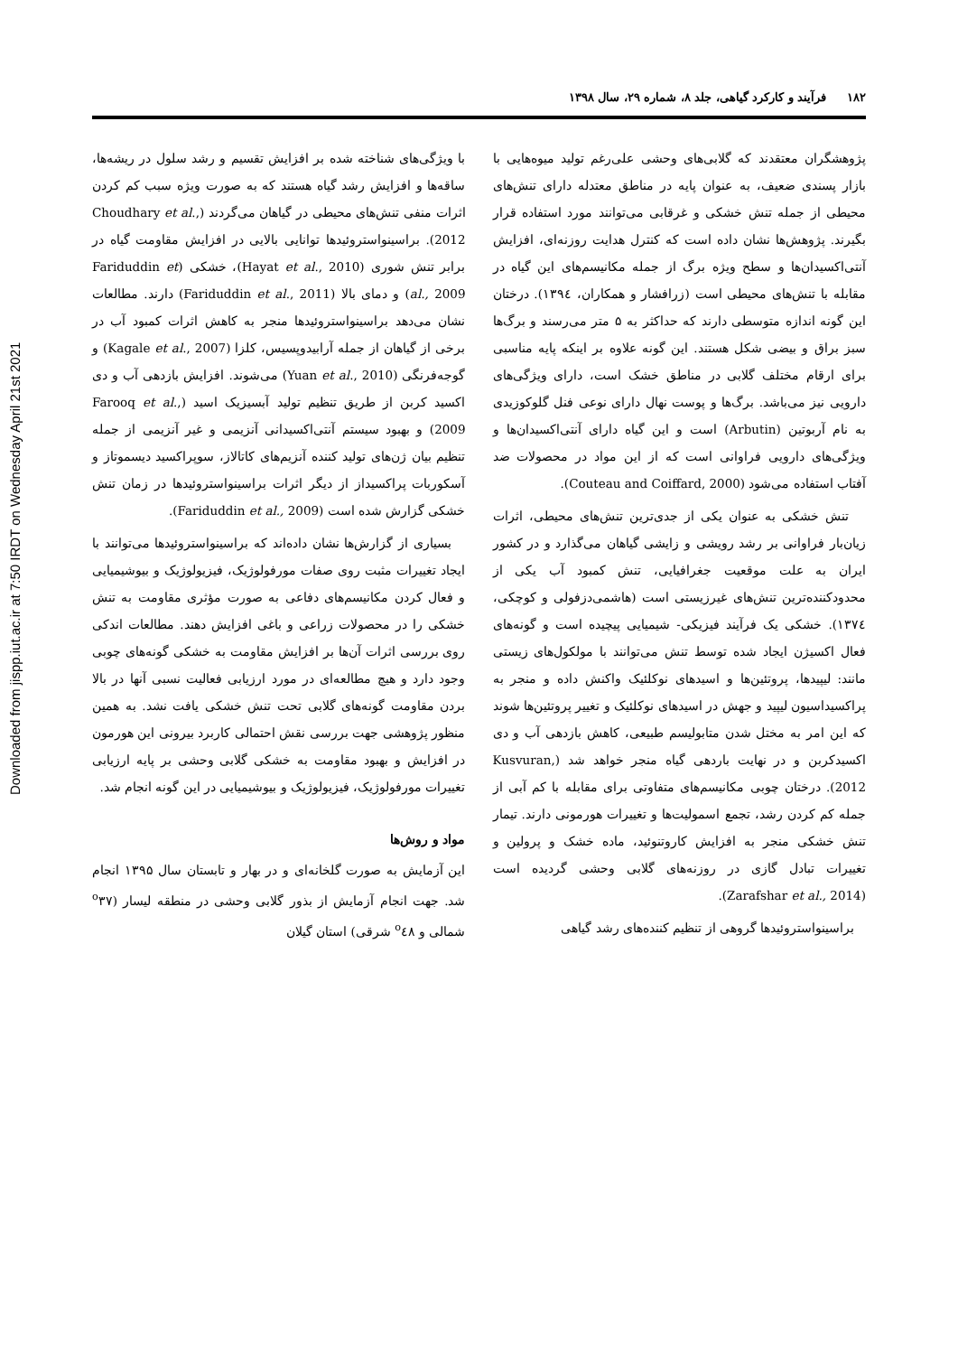Downloaded from jispp.iut.ac.ir at 7:50 IRDT on Wednesday April 21st 2021
۱۸۲ فرآیند و کارکرد گیاهی، جلد ۸، شماره ۲۹، سال ۱۳۹۸
پژوهشگران معتقدند که گلابی‌های وحشی علی‌رغم تولید میوه‌هایی با بازار پسندی ضعیف، به عنوان پایه در مناطق معتدله دارای تنش‌های محیطی از جمله تنش خشکی و غرقابی می‌توانند مورد استفاده قرار بگیرند. پژوهش‌ها نشان داده است که کنترل هدایت روزنه‌ای، افزایش آنتی‌اکسیدان‌ها و سطح ویژه برگ از جمله مکانیسم‌های این گیاه در مقابله با تنش‌های محیطی است (زرافشار و همکاران، ۱۳۹٤). درختان این گونه اندازه متوسطی دارند که حداکثر به ۵ متر می‌رسند و برگ‌ها سبز براق و بیضی شکل هستند. این گونه علاوه بر اینکه پایه مناسبی برای ارقام مختلف گلابی در مناطق خشک است، دارای ویژگی‌های دارویی نیز می‌باشد. برگ‌ها و پوست نهال دارای نوعی فنل گلوکوزیدی به نام آربوتین (Arbutin) است و این گیاه دارای آنتی‌اکسیدان‌ها و ویژگی‌های دارویی فراوانی است که از این مواد در محصولات ضد آفتاب استفاده می‌شود (Couteau and Coiffard, 2000).
تنش خشکی به عنوان یکی از جدی‌ترین تنش‌های محیطی، اثرات زیان‌بار فراوانی بر رشد رویشی و زایشی گیاهان می‌گذارد و در کشور ایران به علت موقعیت جغرافیایی، تنش کمبود آب یکی از محدودکننده‌ترین تنش‌های غیرزیستی است (هاشمی‌دزفولی و کوچکی، ۱۳۷٤). خشکی یک فرآیند فیزیکی- شیمیایی پیچیده است و گونه‌های فعال اکسیژن ایجاد شده توسط تنش می‌توانند با مولکول‌های زیستی مانند: لیپیدها، پروتئین‌ها و اسیدهای نوکلئیک واکنش داده و منجر به پراکسیداسیون لیپید و جهش در اسیدهای نوکلئیک و تغییر پروتئین‌ها شوند که این امر به مختل شدن متابولیسم طبیعی، کاهش بازدهی آب و دی اکسیدکربن و در نهایت باردهی گیاه منجر خواهد شد (Kusvuran, 2012). درختان چوبی مکانیسم‌های متفاوتی برای مقابله با کم آبی از جمله کم کردن رشد، تجمع اسمولیت‌ها و تغییرات هورمونی دارند. تیمار تنش خشکی منجر به افزایش کاروتنوئید، ماده خشک و پرولین و تغییرات تبادل گازی در روزنه‌های گلابی وحشی گردیده است (Zarafshar et al., 2014).
براسینواستروئیدها گروهی از تنظیم کننده‌های رشد گیاهی
با ویژگی‌های شناخته شده بر افزایش تقسیم و رشد سلول در ریشه‌ها، ساقه‌ها و افزایش رشد گیاه هستند که به صورت ویژه سبب کم کردن اثرات منفی تنش‌های محیطی در گیاهان می‌گردند (Choudhary et al., 2012). براسینواستروئیدها توانایی بالایی در افزایش مقاومت گیاه در برابر تنش شوری (Hayat et al., 2010)، خشکی (Fariduddin et al., 2009) و دمای بالا (Fariduddin et al., 2011) دارند. مطالعات نشان می‌دهد براسینواستروئیدها منجر به کاهش اثرات کمبود آب در برخی از گیاهان از جمله آرابیدوپسیس، کلزا (Kagale et al., 2007) و گوجه‌فرنگی (Yuan et al., 2010) می‌شوند. افزایش بازدهی آب و دی اکسید کربن از طریق تنظیم تولید آبسیزیک اسید (Farooq et al., 2009) و بهبود سیستم آنتی‌اکسیدانی آنزیمی و غیر آنزیمی از جمله تنظیم بیان ژن‌های تولید کننده آنزیم‌های کاتالاز، سوپراکسید دیسموتاز و آسکوربات پراکسیداز از دیگر اثرات براسینواستروئیدها در زمان تنش خشکی گزارش شده است (Fariduddin et al., 2009).
بسیاری از گزارش‌ها نشان داده‌اند که براسینواستروئیدها می‌توانند با ایجاد تغییرات مثبت روی صفات مورفولوژیک، فیزیولوژیک و بیوشیمیایی و فعال کردن مکانیسم‌های دفاعی به صورت مؤثری مقاومت به تنش خشکی را در محصولات زراعی و باغی افزایش دهند. مطالعات اندکی روی بررسی اثرات آن‌ها بر افزایش مقاومت به خشکی گونه‌های چوبی وجود دارد و هیچ مطالعه‌ای در مورد ارزیابی فعالیت نسبی آنها در بالا بردن مقاومت گونه‌های گلابی تحت تنش خشکی یافت نشد. به همین منظور پژوهشی جهت بررسی نقش احتمالی کاربرد بیرونی این هورمون در افزایش و بهبود مقاومت به خشکی گلابی وحشی بر پایه ارزیابی تغییرات مورفولوژیک، فیزیولوژیک و بیوشیمیایی در این گونه انجام شد.
مواد و روش‌ها
این آزمایش به صورت گلخانه‌ای و در بهار و تابستان سال ۱۳۹۵ انجام شد. جهت انجام آزمایش از بذور گلابی وحشی در منطقه لیسار (<sup>o</sup>۳۷ شمالی و <sup>o</sup>٤۸ شرقی) استان گیلان